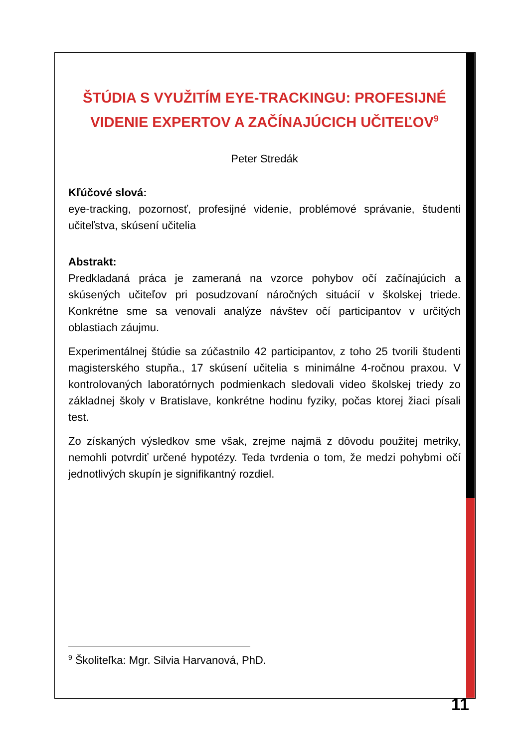ŠTÚDIA S VYUŽITÍM EYE-TRACKINGU: PROFESIJNÉ VIDENIE EXPERTOV A ZAČÍNAJÚCICH UČITEĽOV<sup>9</sup>
Peter Stredák
Kľúčové slová:
eye-tracking, pozornosť, profesijné videnie, problémové správanie, študenti učiteľstva, skúsení učitelia
Abstrakt:
Predkladaná práca je zameraná na vzorce pohybov očí začínajúcich a skúsených učiteľov pri posudzovaní náročných situácií v školskej triede. Konkrétne sme sa venovali analýze návštev očí participantov v určitých oblastiach záujmu.
Experimentálnej štúdie sa zúčastnilo 42 participantov, z toho 25 tvorili študenti magisterského stupňa., 17 skúsení učitelia s minimálne 4-ročnou praxou. V kontrolovaných laboratórnych podmienkach sledovali video školskej triedy zo základnej školy v Bratislave, konkrétne hodinu fyziky, počas ktorej žiaci písali test.
Zo získaných výsledkov sme však, zrejme najmä z dôvodu použitej metriky, nemohli potvrdiť určené hypotézy. Teda tvrdenia o tom, že medzi pohybmi očí jednotlivých skupín je signifikantný rozdiel.
<sup>9</sup> Školiteľka: Mgr. Silvia Harvanová, PhD.
11